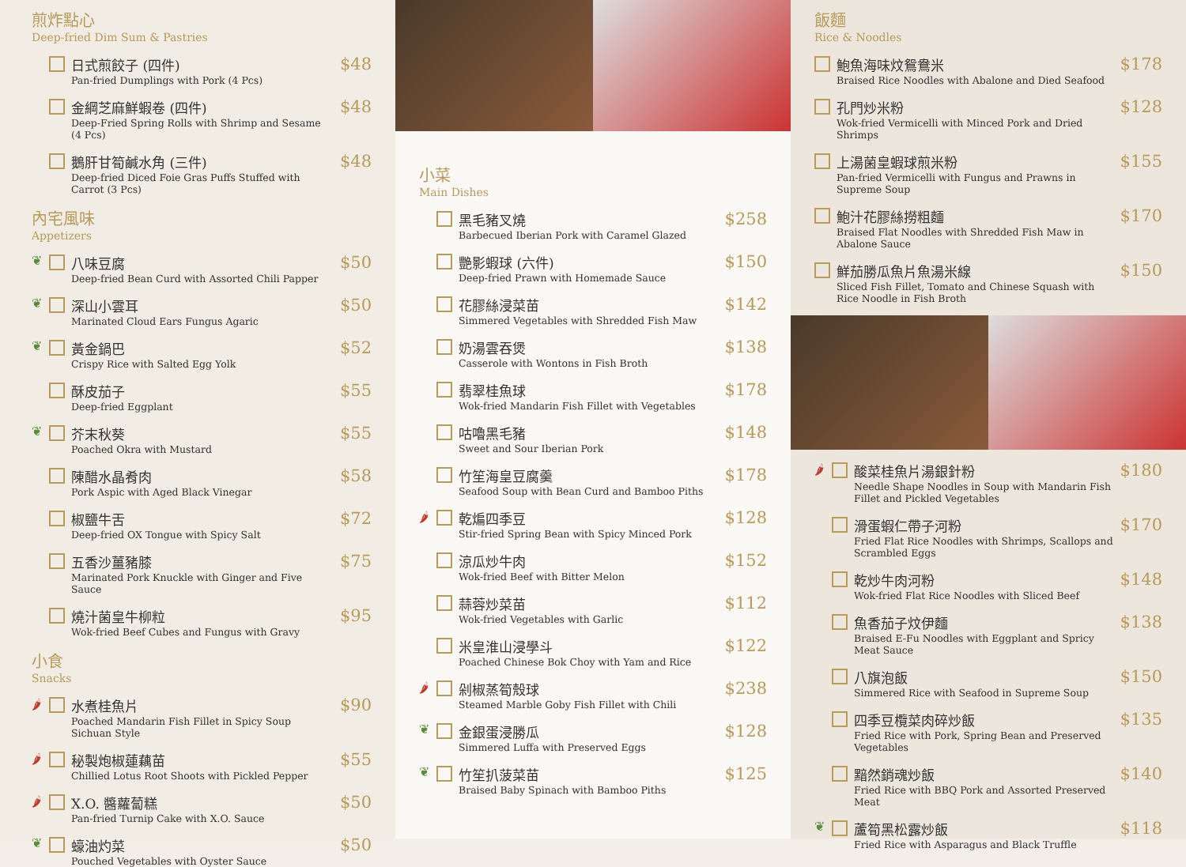煎炸點心
Deep-fried Dim Sum & Pastries
日式煎餃子 (四件)
Pan-fried Dumplings with Pork (4 Pcs)
$48
金綱芝麻鮮蝦卷 (四件)
Deep-Fried Spring Rolls with Shrimp and Sesame (4 Pcs)
$48
鵝肝甘筍鹹水角 (三件)
Deep-fried Diced Foie Gras Puffs Stuffed with Carrot (3 Pcs)
$48
內宅風味
Appetizers
❦ 八味豆腐
Deep-fried Bean Curd with Assorted Chili Papper
$50
❦ 深山小雲耳
Marinated Cloud Ears Fungus Agaric
$50
❦ 黃金鍋巴
Crispy Rice with Salted Egg Yolk
$52
酥皮茄子
Deep-fried Eggplant
$55
❦ 芥末秋葵
Poached Okra with Mustard
$55
陳醋水晶肴肉
Pork Aspic with Aged Black Vinegar
$58
椒鹽牛舌
Deep-fried OX Tongue with Spicy Salt
$72
五香沙薑豬膝
Marinated Pork Knuckle with Ginger and Five Sauce
$75
燒汁菌皇牛柳粒
Wok-fried Beef Cubes and Fungus with Gravy
$95
小食
Snacks
🌶 水煮桂魚片
Poached Mandarin Fish Fillet in Spicy Soup Sichuan Style
$90
🌶 秘製炮椒蓮藕苗
Chillied Lotus Root Shoots with Pickled Pepper
$55
🌶 X.O. 醬蘿蔔糕
Pan-fried Turnip Cake with X.O. Sauce
$50
❦ 蠔油灼菜
Pouched Vegetables with Oyster Sauce
$50
小菜
Main Dishes
黑毛豬叉燒
Barbecued Iberian Pork with Caramel Glazed
$258
艷影蝦球 (六件)
Deep-fried Prawn with Homemade Sauce
$150
花膠絲浸菜苗
Simmered Vegetables with Shredded Fish Maw
$142
奶湯雲吞煲
Casserole with Wontons in Fish Broth
$138
翡翠桂魚球
Wok-fried Mandarin Fish Fillet with Vegetables
$178
咕嚕黑毛豬
Sweet and Sour Iberian Pork
$148
竹笙海皇豆腐羹
Seafood Soup with Bean Curd and Bamboo Piths
$178
🌶 乾煸四季豆
Stir-fried Spring Bean with Spicy Minced Pork
$128
涼瓜炒牛肉
Wok-fried Beef with Bitter Melon
$152
蒜蓉炒菜苗
Wok-fried Vegetables with Garlic
$112
米皇淮山浸學斗
Poached Chinese Bok Choy with Yam and Rice
$122
🌶 剁椒蒸筍殼球
Steamed Marble Goby Fish Fillet with Chili
$238
❦ 金銀蛋浸勝瓜
Simmered Luffa with Preserved Eggs
$128
❦ 竹笙扒菠菜苗
Braised Baby Spinach with Bamboo Piths
$125
飯麵
Rice & Noodles
鮑魚海味炆鴛鴦米
Braised Rice Noodles with Abalone and Died Seafood
$178
孔門炒米粉
Wok-fried Vermicelli with Minced Pork and Dried Shrimps
$128
上湯菌皇蝦球煎米粉
Pan-fried Vermicelli with Fungus and Prawns in Supreme Soup
$155
鮑汁花膠絲撈粗麵
Braised Flat Noodles with Shredded Fish Maw in Abalone Sauce
$170
鮮茄勝瓜魚片魚湯米線
Sliced Fish Fillet, Tomato and Chinese Squash with Rice Noodle in Fish Broth
$150
🌶 酸菜桂魚片湯銀針粉
Needle Shape Noodles in Soup with Mandarin Fish Fillet and Pickled Vegetables
$180
滑蛋蝦仁帶子河粉
Fried Flat Rice Noodles with Shrimps, Scallops and Scrambled Eggs
$170
乾炒牛肉河粉
Wok-fried Flat Rice Noodles with Sliced Beef
$148
魚香茄子炆伊麵
Braised E-Fu Noodles with Eggplant and Spricy Meat Sauce
$138
八旗泡飯
Simmered Rice with Seafood in Supreme Soup
$150
四季豆欖菜肉碎炒飯
Fried Rice with Pork, Spring Bean and Preserved Vegetables
$135
黯然銷魂炒飯
Fried Rice with BBQ Pork and Assorted Preserved Meat
$140
❦ 蘆筍黑松露炒飯
Fried Rice with Asparagus and Black Truffle
$118